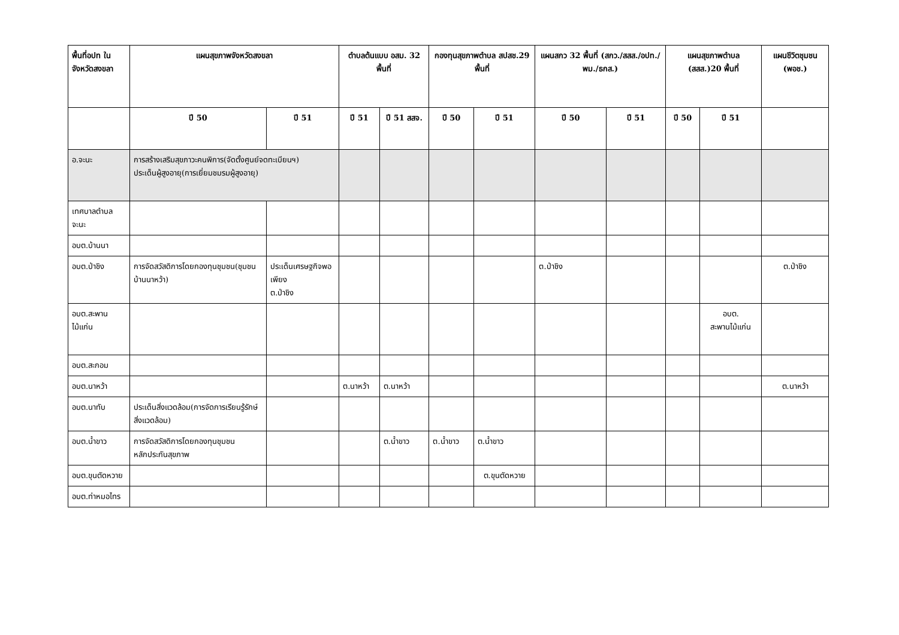| พื้นที่อปท ในจังหวัดสงขลา | แผนสุขภาพจังหวัดสงขลา | | ตำบลต้นแบบ อสม. 32 พื้นที่ | | กองทุนสุขภาพตำบล สปสช.29 พื้นที่ | | แผนสกว 32 พื้นที่ (สกว./สสส./อปท./พม./ธกส.) | | แผนสุขภาพตำบล (สสส.)20 พื้นที่ | | แผนชีวิตชุมชน (พอช.) |
| --- | --- | --- | --- | --- | --- | --- | --- | --- | --- | --- | --- |
| | ปี 50 | ปี 51 | ปี 51 | ปี 51 สสจ. | ปี 50 | ปี 51 | ปี 50 | ปี 51 | ปี 50 | ปี 51 | |
| อ.จะนะ | การสร้างเสริมสุขภาวะคนพิการ(จัดตั้งศูนย์จดทะเบียนฯ) ประเด็นผู้สูงอายุ(การเยี่ยมชมรมผู้สูงอายุ) | | | | | | | | | | |
| เทศบาลตำบลจะนะ | | | | | | | | | | | |
| อบต.บ้านนา | | | | | | | | | | | |
| อบต.ป่าชิง | การจัดสวัสดิการโดยกองทุนชุมชน(ชุมชนบ้านนาหว้า) | ประเด็นเศรษฐกิจพอเพียง ต.ป่าชิง | | | | | ต.ป่าชิง | | | | ต.ป่าชิง |
| อบต.สะพานไม้แก่น | | | | | | | | | | อบต. สะพานไม้แก่น | |
| อบต.สะกอม | | | | | | | | | | | |
| อบต.นาหว้า | | | ต.นาหว้า | ต.นาหว้า | | | | | | | ต.นาหว้า |
| อบต.นาทับ | ประเด็นสิ่งแวดล้อม(การจัดการเรียนรู้รักษ์สิ่งแวดล้อม) | | | | | | | | | | |
| อบต.น้ำขาว | การจัดสวัสดิการโดยกองทุนชุมชน หลักประกันสุขภาพ | | | ต.น้ำขาว | ต.น้ำขาว | ต.น้ำขาว | | | | | |
| อบต.ขุนตัดหวาย | | | | | | ต.ขุนตัดหวาย | | | | | |
| อบต.ท่าหมอไทร | | | | | | | | | | | |